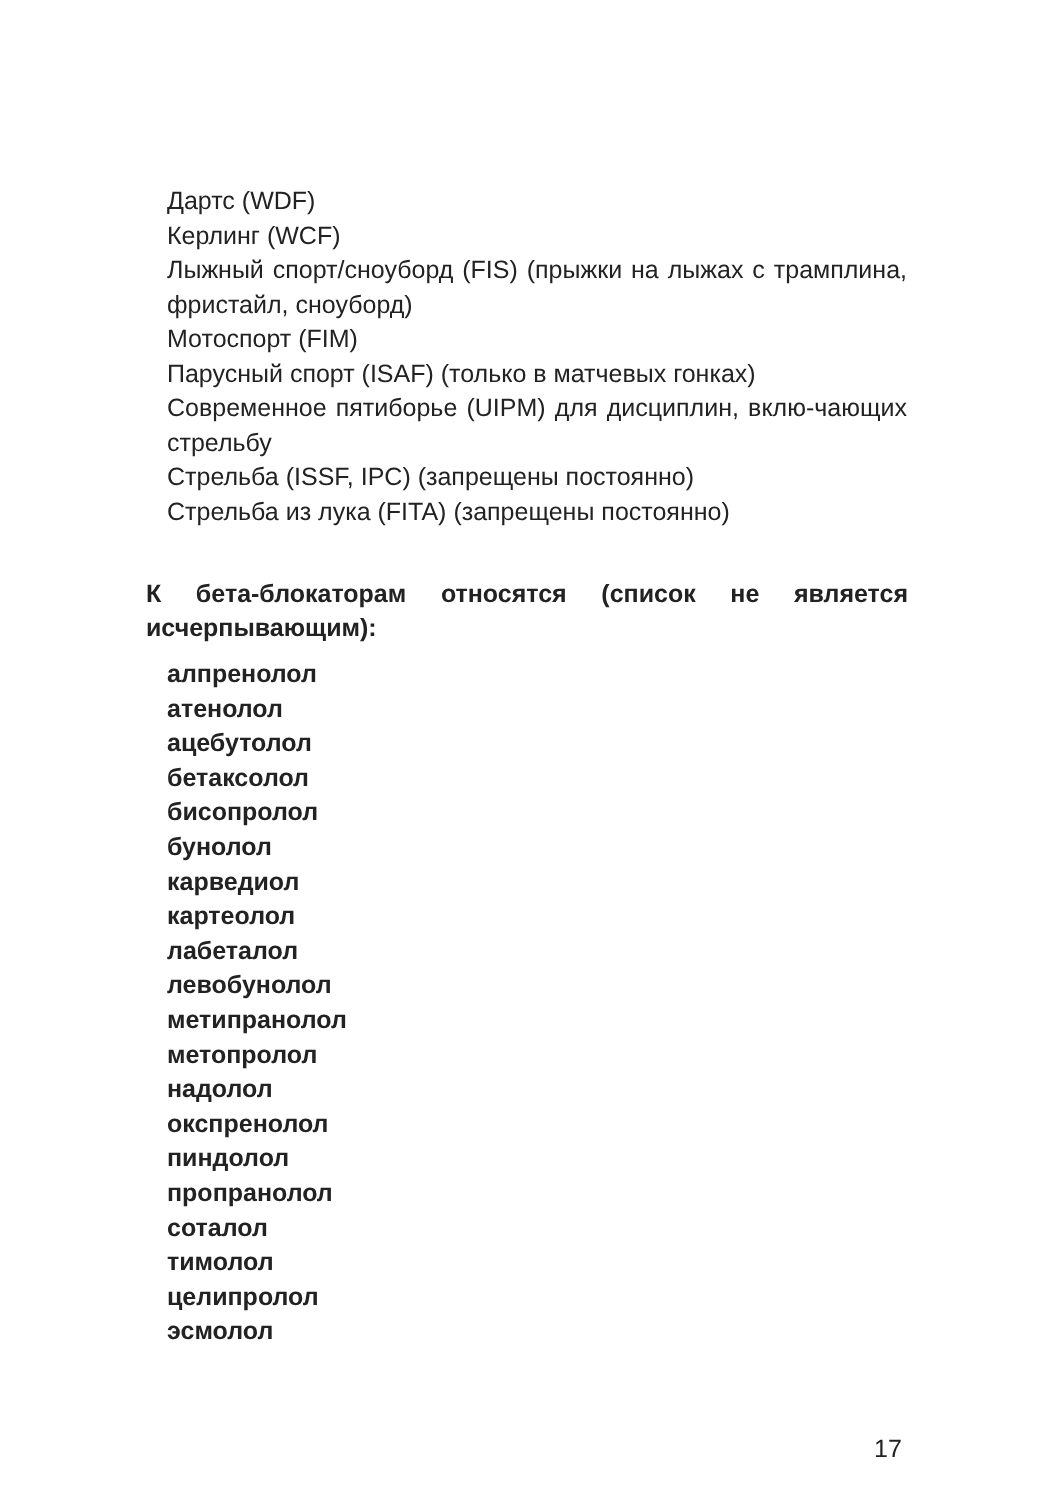Дартс (WDF)
Керлинг (WCF)
Лыжный спорт/сноуборд (FIS) (прыжки на лыжах с трамплина, фристайл, сноуборд)
Мотоспорт (FIM)
Парусный спорт (ISAF) (только в матчевых гонках)
Современное пятиборье (UIPM) для дисциплин, вклю-чающих стрельбу
Стрельба (ISSF, IPC) (запрещены постоянно)
Стрельба из лука (FITA) (запрещены постоянно)
К бета-блокаторам относятся (список не является исчерпывающим):
алпренолол
атенолол
ацебутолол
бетаксолол
бисопролол
бунолол
карведиол
картеолол
лабеталол
левобунолол
метипранолол
метопролол
надолол
окспренолол
пиндолол
пропранолол
соталол
тимолол
целипролол
эсмолол
17